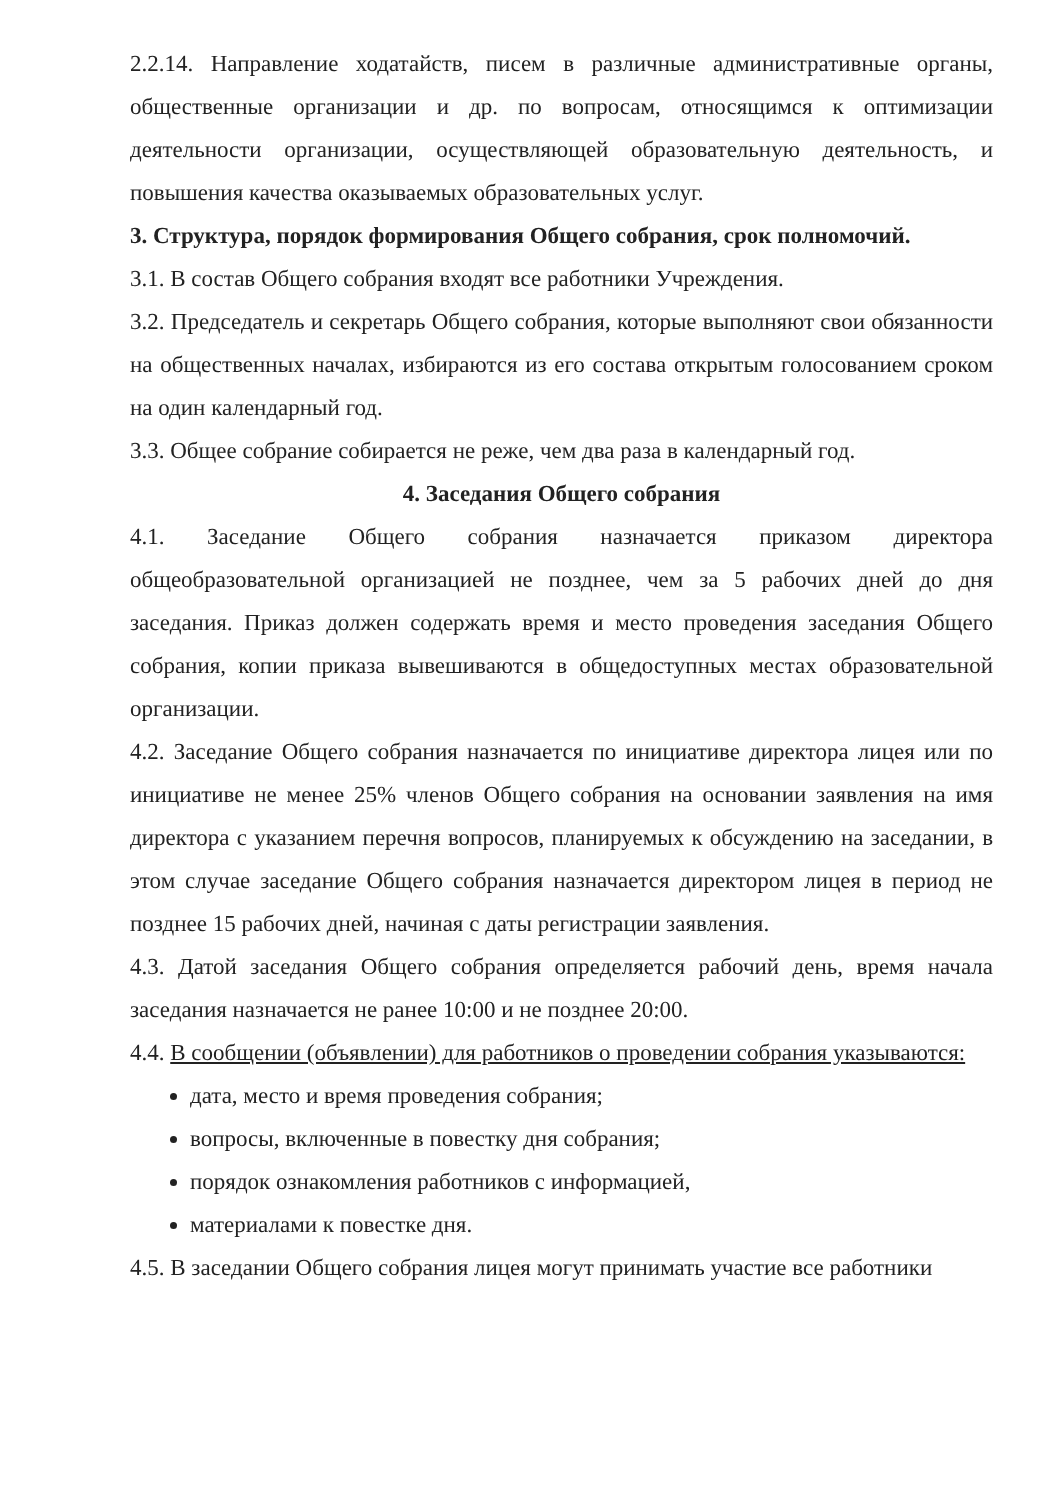2.2.14. Направление ходатайств, писем в различные административные органы, общественные организации и др. по вопросам, относящимся к оптимизации деятельности организации, осуществляющей образовательную деятельность, и повышения качества оказываемых образовательных услуг.
3. Структура, порядок формирования Общего собрания, срок полномочий.
3.1. В состав Общего собрания входят все работники Учреждения.
3.2. Председатель и секретарь Общего собрания, которые выполняют свои обязанности на общественных началах, избираются из его состава открытым голосованием сроком на один календарный год.
3.3. Общее собрание собирается не реже, чем два раза в календарный год.
4. Заседания Общего собрания
4.1. Заседание Общего собрания назначается приказом директора общеобразовательной организацией не позднее, чем за 5 рабочих дней до дня заседания. Приказ должен содержать время и место проведения заседания Общего собрания, копии приказа вывешиваются в общедоступных местах образовательной организации.
4.2. Заседание Общего собрания назначается по инициативе директора лицея или по инициативе не менее 25% членов Общего собрания на основании заявления на имя директора с указанием перечня вопросов, планируемых к обсуждению на заседании, в этом случае заседание Общего собрания назначается директором лицея в период не позднее 15 рабочих дней, начиная с даты регистрации заявления.
4.3. Датой заседания Общего собрания определяется рабочий день, время начала заседания назначается не ранее 10:00 и не позднее 20:00.
4.4. В сообщении (объявлении) для работников о проведении собрания указываются:
дата, место и время проведения собрания;
вопросы, включенные в повестку дня собрания;
порядок ознакомления работников с информацией,
материалами к повестке дня.
4.5. В заседании Общего собрания лицея могут принимать участие все работники